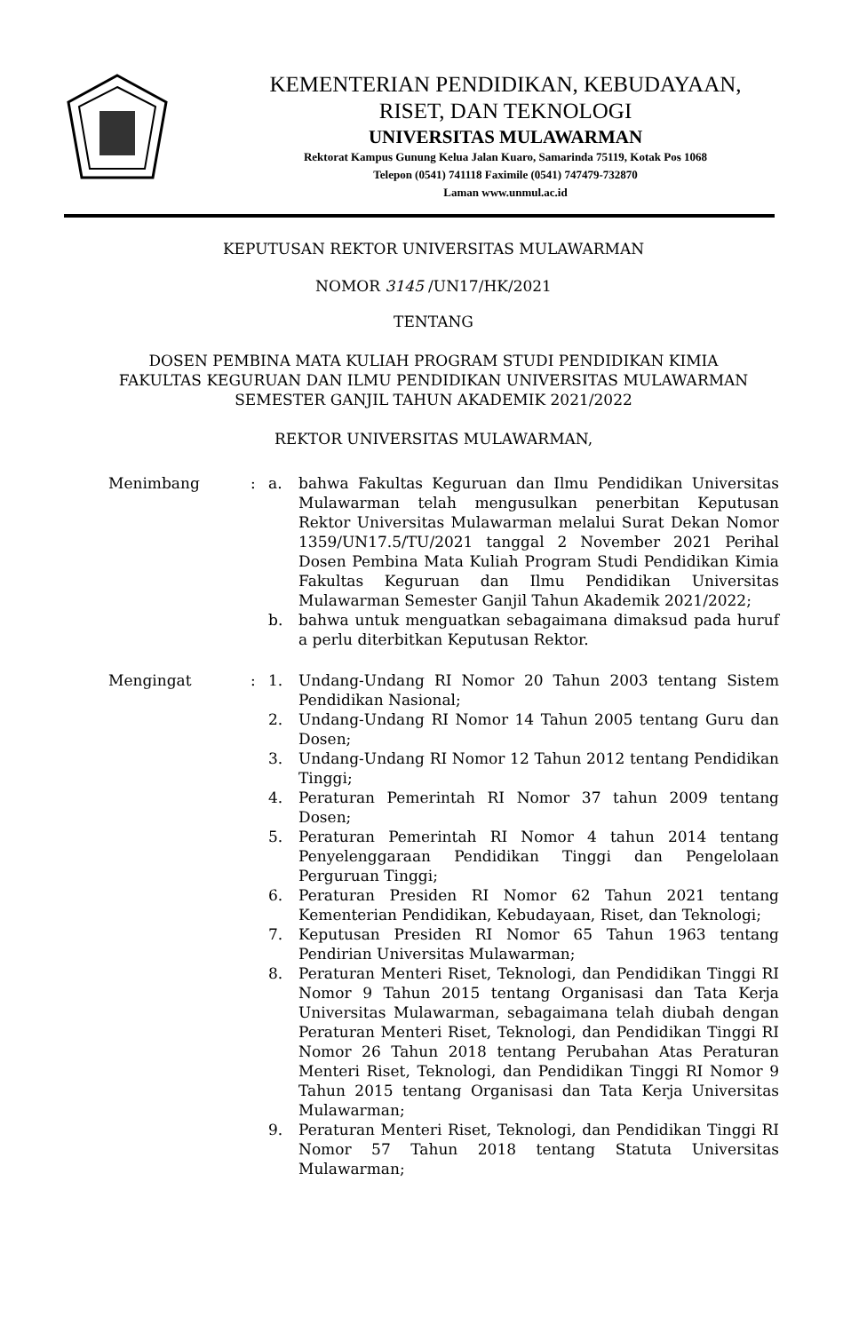KEMENTERIAN PENDIDIKAN, KEBUDAYAAN,
RISET, DAN TEKNOLOGI
UNIVERSITAS MULAWARMAN
Rektorat Kampus Gunung Kelua Jalan Kuaro, Samarinda 75119, Kotak Pos 1068
Telepon (0541) 741118 Faximile (0541) 747479-732870
Laman www.unmul.ac.id
KEPUTUSAN REKTOR UNIVERSITAS MULAWARMAN
NOMOR 3145 /UN17/HK/2021
TENTANG
DOSEN PEMBINA MATA KULIAH PROGRAM STUDI PENDIDIKAN KIMIA
FAKULTAS KEGURUAN DAN ILMU PENDIDIKAN UNIVERSITAS MULAWARMAN
SEMESTER GANJIL TAHUN AKADEMIK 2021/2022
REKTOR UNIVERSITAS MULAWARMAN,
Menimbang : a. bahwa Fakultas Keguruan dan Ilmu Pendidikan Universitas Mulawarman telah mengusulkan penerbitan Keputusan Rektor Universitas Mulawarman melalui Surat Dekan Nomor 1359/UN17.5/TU/2021 tanggal 2 November 2021 Perihal Dosen Pembina Mata Kuliah Program Studi Pendidikan Kimia Fakultas Keguruan dan Ilmu Pendidikan Universitas Mulawarman Semester Ganjil Tahun Akademik 2021/2022;
b. bahwa untuk menguatkan sebagaimana dimaksud pada huruf a perlu diterbitkan Keputusan Rektor.
Mengingat : 1. Undang-Undang RI Nomor 20 Tahun 2003 tentang Sistem Pendidikan Nasional;
2. Undang-Undang RI Nomor 14 Tahun 2005 tentang Guru dan Dosen;
3. Undang-Undang RI Nomor 12 Tahun 2012 tentang Pendidikan Tinggi;
4. Peraturan Pemerintah RI Nomor 37 tahun 2009 tentang Dosen;
5. Peraturan Pemerintah RI Nomor 4 tahun 2014 tentang Penyelenggaraan Pendidikan Tinggi dan Pengelolaan Perguruan Tinggi;
6. Peraturan Presiden RI Nomor 62 Tahun 2021 tentang Kementerian Pendidikan, Kebudayaan, Riset, dan Teknologi;
7. Keputusan Presiden RI Nomor 65 Tahun 1963 tentang Pendirian Universitas Mulawarman;
8. Peraturan Menteri Riset, Teknologi, dan Pendidikan Tinggi RI Nomor 9 Tahun 2015 tentang Organisasi dan Tata Kerja Universitas Mulawarman, sebagaimana telah diubah dengan Peraturan Menteri Riset, Teknologi, dan Pendidikan Tinggi RI Nomor 26 Tahun 2018 tentang Perubahan Atas Peraturan Menteri Riset, Teknologi, dan Pendidikan Tinggi RI Nomor 9 Tahun 2015 tentang Organisasi dan Tata Kerja Universitas Mulawarman;
9. Peraturan Menteri Riset, Teknologi, dan Pendidikan Tinggi RI Nomor 57 Tahun 2018 tentang Statuta Universitas Mulawarman;